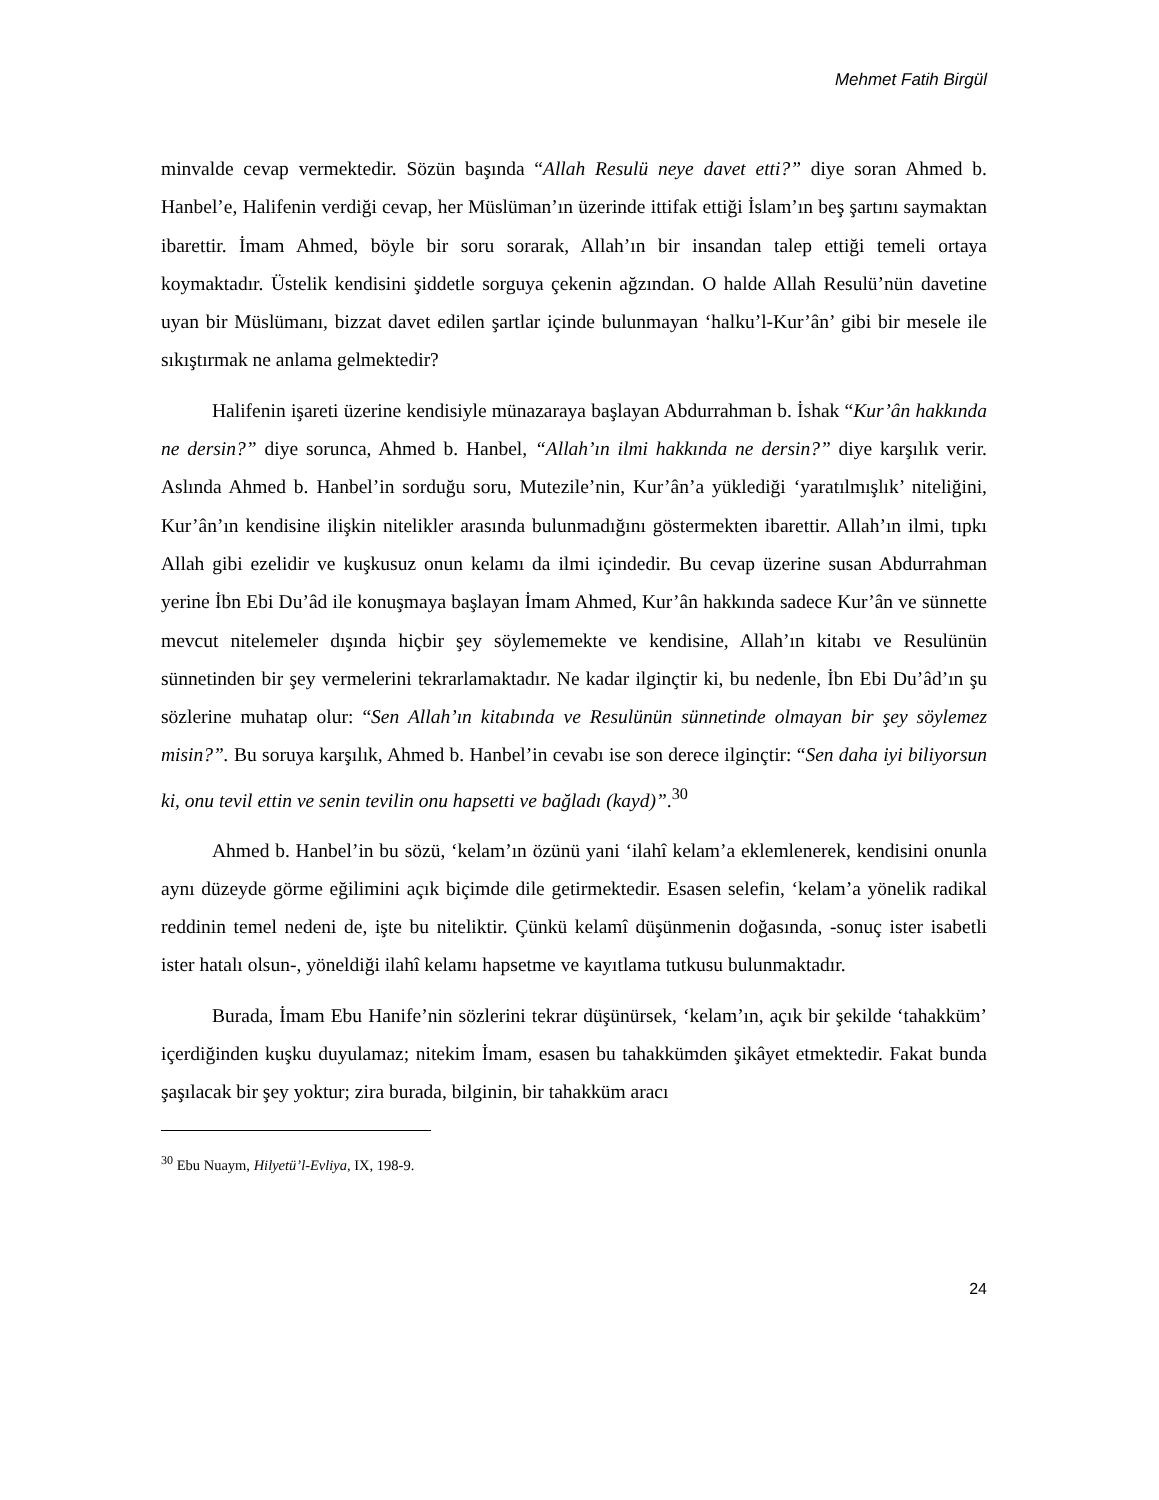Mehmet Fatih Birgül
minvalde cevap vermektedir. Sözün başında “Allah Resulü neye davet etti?” diye soran Ahmed b. Hanbel’e, Halifenin verdiği cevap, her Müslüman’ın üzerinde ittifak ettiği İslam’ın beş şartını saymaktan ibarettir. İmam Ahmed, böyle bir soru sorarak, Allah’ın bir insandan talep ettiği temeli ortaya koymaktadır. Üstelik kendisini şiddetle sorguya çekenin ağzından. O halde Allah Resulü’nün davetine uyan bir Müslümanı, bizzat davet edilen şartlar içinde bulunmayan ‘halku’l-Kur’ân’ gibi bir mesele ile sıkıştırmak ne anlama gelmektedir?
Halifenin işareti üzerine kendisiyle münazaraya başlayan Abdurrahman b. İshak “Kur’ân hakkında ne dersin?” diye sorunca, Ahmed b. Hanbel, “Allah’ın ilmi hakkında ne dersin?” diye karşılık verir. Aslında Ahmed b. Hanbel’in sorduğu soru, Mutezile’nin, Kur’ân’a yüklediği ‘yaratılmışlık’ niteliğini, Kur’ân’ın kendisine ilişkin nitelikler arasında bulunmadığını göstermekten ibarettir. Allah’ın ilmi, tıpkı Allah gibi ezelidir ve kuşkusuz onun kelamı da ilmi içindedir. Bu cevap üzerine susan Abdurrahman yerine İbn Ebi Du’âd ile konuşmaya başlayan İmam Ahmed, Kur’ân hakkında sadece Kur’ân ve sünnette mevcut nitelemeler dışında hiçbir şey söylememekte ve kendisine, Allah’ın kitabı ve Resulünün sünnetinden bir şey vermelerini tekrarlamaktadır. Ne kadar ilginçtir ki, bu nedenle, İbn Ebi Du’âd’ın şu sözlerine muhatap olur: “Sen Allah’ın kitabında ve Resulünün sünnetinde olmayan bir şey söylemez misin?”. Bu soruya karşılık, Ahmed b. Hanbel’in cevabı ise son derece ilginçtir: “Sen daha iyi biliyorsun ki, onu tevil ettin ve senin tevilin onu hapsetti ve bağladı (kayd)”.<sup>30</sup>
Ahmed b. Hanbel’in bu sözü, ‘kelam’ın özünü yani ‘ilahî kelam’a eklemlenerek, kendisini onunla aynı düzeyde görme eğilimini açık biçimde dile getirmektedir. Esasen selefin, ‘kelam’a yönelik radikal reddinin temel nedeni de, işte bu niteliktir. Çünkü kelamî düşünmenin doğasında, -sonuç ister isabetli ister hatalı olsun-, yöneldiği ilahî kelamı hapsetme ve kayıtlama tutkusu bulunmaktadır.
Burada, İmam Ebu Hanife’nin sözlerini tekrar düşünürsek, ‘kelam’ın, açık bir şekilde ‘tahakküm’ içerdiğinden kuşku duyulamaz; nitekim İmam, esasen bu tahakkümden şikâyet etmektedir. Fakat bunda şaşılacak bir şey yoktur; zira burada, bilginin, bir tahakküm aracı
<sup>30</sup> Ebu Nuaym, Hilyetü’l-Evliya, IX, 198-9.
24